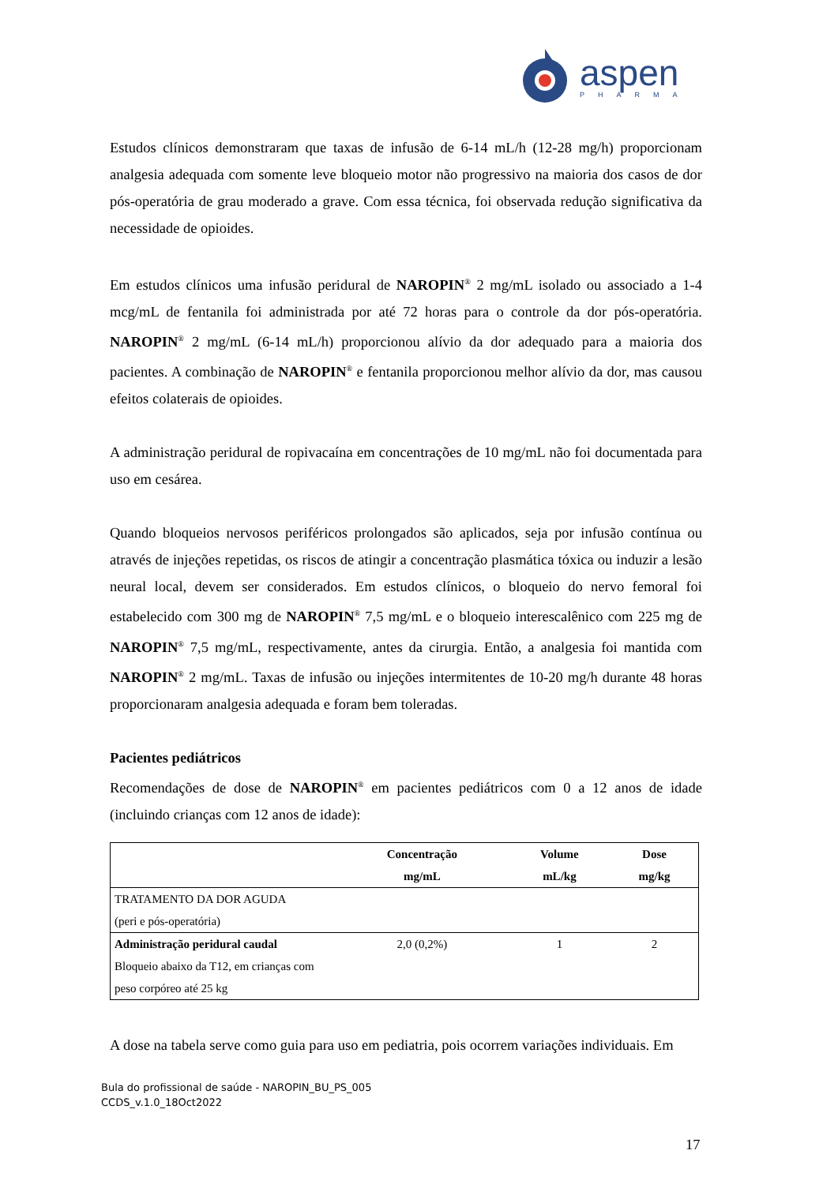aspen
PHARMA
Estudos clínicos demonstraram que taxas de infusão de 6-14 mL/h (12-28 mg/h) proporcionam analgesia adequada com somente leve bloqueio motor não progressivo na maioria dos casos de dor pós-operatória de grau moderado a grave. Com essa técnica, foi observada redução significativa da necessidade de opioides.
Em estudos clínicos uma infusão peridural de NAROPIN<sup>®</sup> 2 mg/mL isolado ou associado a 1-4 mcg/mL de fentanila foi administrada por até 72 horas para o controle da dor pós-operatória. NAROPIN<sup>®</sup> 2 mg/mL (6-14 mL/h) proporcionou alívio da dor adequado para a maioria dos pacientes. A combinação de NAROPIN<sup>®</sup> e fentanila proporcionou melhor alívio da dor, mas causou efeitos colaterais de opioides.
A administração peridural de ropivacaína em concentrações de 10 mg/mL não foi documentada para uso em cesárea.
Quando bloqueios nervosos periféricos prolongados são aplicados, seja por infusão contínua ou através de injeções repetidas, os riscos de atingir a concentração plasmática tóxica ou induzir a lesão neural local, devem ser considerados. Em estudos clínicos, o bloqueio do nervo femoral foi estabelecido com 300 mg de NAROPIN<sup>®</sup> 7,5 mg/mL e o bloqueio interescalênico com 225 mg de NAROPIN<sup>®</sup> 7,5 mg/mL, respectivamente, antes da cirurgia. Então, a analgesia foi mantida com NAROPIN<sup>®</sup> 2 mg/mL. Taxas de infusão ou injeções intermitentes de 10-20 mg/h durante 48 horas proporcionaram analgesia adequada e foram bem toleradas.
Pacientes pediátricos
Recomendações de dose de NAROPIN<sup>®</sup> em pacientes pediátricos com 0 a 12 anos de idade (incluindo crianças com 12 anos de idade):
| | Concentração mg/mL | Volume mL/kg | Dose mg/kg |
| --- | --- | --- | --- |
| TRATAMENTO DA DOR AGUDA (peri e pós-operatória) | | | |
| Administração peridural caudal Bloqueio abaixo da T12, em crianças com peso corpóreo até 25 kg | 2,0 (0,2%) | 1 | 2 |
A dose na tabela serve como guia para uso em pediatria, pois ocorrem variações individuais. Em
Bula do profissional de saúde - NAROPIN_BU_PS_005
CCDS_v.1.0_18Oct2022
17